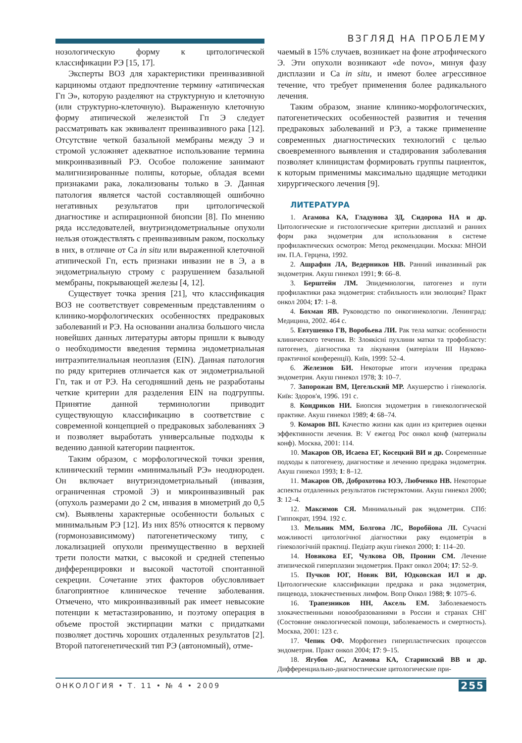ВЗГЛЯД НА ПРОБЛЕМУ
нозологическую форму к цитологической классификации РЭ [15, 17].
Эксперты ВОЗ для характеристики преинвазивной карциномы отдают предпочтение термину «атипическая Гп Э», которую разделяют на структурную и клеточную (или структурно-клеточную). Выраженную клеточную форму атипической железистой Гп Э следует рассматривать как эквивалент преинвазивного рака [12]. Отсутствие четкой базальной мембраны между Э и стромой усложняет адекватное использование термина микроинвазивный РЭ. Особое положение занимают малигнизированные полипы, которые, обладая всеми признаками рака, локализованы только в Э. Данная патология является частой составляющей ошибочно негативных результатов при цитологической диагностике и аспирационной биопсии [8]. По мнению ряда исследователей, внутриэндометриальные опухоли нельзя отождествлять с преинвазивным раком, поскольку в них, в отличие от Са in situ или выраженной клеточной атипической Гп, есть признаки инвазии не в Э, а в эндометриальную строму с разрушением базальной мембраны, покрывающей железы [4, 12].
Существует точка зрения [21], что классификация ВОЗ не соответствует современным представлениям о клинико-морфологических особенностях предраковых заболеваний и РЭ. На основании анализа большого числа новейших данных литературы авторы пришли к выводу о необходимости введения термина эндометриальная интраэпителиальная неоплазия (EIN). Данная патология по ряду критериев отличается как от эндометриальной Гп, так и от РЭ. На сегодняшний день не разработаны четкие критерии для разделения EIN на подгруппы. Принятие данной терминологии приводит существующую классификацию в соответствие с современной концепцией о предраковых заболеваниях Э и позволяет выработать универсальные подходы к ведению данной категории пациенток.
Таким образом, с морфологической точки зрения, клинический термин «минимальный РЭ» неоднороден. Он включает внутриэндометриальный (инвазия, ограниченная стромой Э) и микроинвазивный рак (опухоль размерами до 2 см, инвазия в миометрий до 0,5 см). Выявлены характерные особенности больных с минимальным РЭ [12]. Из них 85% относятся к первому (гормонозависимому) патогенетическому типу, с локализацией опухоли преимущественно в верхней трети полости матки, с высокой и средней степенью дифференцировки и высокой частотой спонтанной секреции. Сочетание этих факторов обусловливает благоприятное клиническое течение заболевания. Отмечено, что микроинвазивный рак имеет невысокие потенции к метастазированию, и поэтому операция в объеме простой экстирпации матки с придатками позволяет достичь хороших отдаленных результатов [2]. Второй патогенетический тип РЭ (автономный), отме-
чаемый в 15% случаев, возникает на фоне атрофического Э. Эти опухоли возникают «de novo», минуя фазу дисплазии и Са in situ, и имеют более агрессивное течение, что требует применения более радикального лечения.
Таким образом, знание клинико-морфологических, патогенетических особенностей развития и течения предраковых заболеваний и РЭ, а также применение современных диагностических технологий с целью своевременного выявления и стадирования заболевания позволяет клиницистам формировать группы пациенток, к которым применимы максимально щадящие методики хирургического лечения [9].
ЛИТЕРАТУРА
1. Агамова КА, Гладунова ЗД, Сидорова НА и др. Цитологические и гистологические критерии дисплазий и ранних форм рака эндометрия для использования в системе профилактических осмотров: Метод рекомендации. Москва: МНОИ им. П.А. Герцена, 1992.
2. Ашрафян ЛА, Ведерников НВ. Ранний инвазивный рак эндометрия. Акуш гинекол 1991; 9: 66–8.
3. Берштейн ЛМ. Эпидемиология, патогенез и пути профилактики рака эндометрия: стабильность или эволюция? Практ онкол 2004; 17: 1–8.
4. Бохман ЯВ. Руководство по онкогинекологии. Ленинград: Медицина, 2002. 464 с.
5. Евтушенко ГВ, Воробьева ЛИ. Рак тела матки: особенности клинического течения. В: Злоякісні пухлини матки та трофобласту: патогенез, діагностика та лікування (матеріали III Науково-практичної конференції). Київ, 1999: 52–4.
6. Железнов БИ. Некоторые итоги изучения предрака эндометрия. Акуш гинекол 1978; 3: 10–7.
7. Запорожан ВМ, Цегельский МР. Акушерство і гінекологія. Київ: Здоров'я, 1996. 191 с.
8. Кондриков НИ. Биопсия эндометрия в гинекологической практике. Акуш гинекол 1989; 4: 68–74.
9. Комаров ВП. Качество жизни как один из критериев оценки эффективности лечения. В: V ежегод Рос онкол конф (материалы конф). Москва, 2001: 114.
10. Макаров ОВ, Исаева ЕГ, Косецкий ВИ и др. Современные подходы к патогенезу, диагностике и лечению предрака эндометрия. Акуш гинекол 1993; 1: 8–12.
11. Макаров ОВ, Доброхотова ЮЭ, Любченко НВ. Некоторые аспекты отдаленных результатов гистерэктомии. Акуш гинекол 2000; 3: 12–4.
12. Максимов СЯ. Минимальный рак эндометрия. СПб: Гиппократ, 1994. 192 с.
13. Мельник ММ, Болгова ЛС, Воробйова ЛІ. Сучасні можливості цитологічної діагностики раку ендометрія в гінекологічній практиці. Педіатр акуш гінекол 2000; 1: 114–20.
14. Новикова ЕГ, Чулкова ОВ, Пронин СМ. Лечение атипической гиперплазии эндометрия. Практ онкол 2004; 17: 52–9.
15. Пучков ЮГ, Новик ВИ, Юдковская ИЛ и др. Цитологические классификации предрака и рака эндометрия, пищевода, злокачественных лимфом. Вопр Онкол 1988; 9: 1075–6.
16. Трапезников НН, Аксель ЕМ. Заболеваемость злокачественными новообразованиями в России и странах СНГ (Состояние онкологической помощи, заболеваемость и смертность). Москва, 2001: 123 с.
17. Чепик ОФ. Морфогенез гиперпластических процессов эндометрия. Практ онкол 2004; 17: 9–15.
18. Ягубов АС, Агамова КА, Старинский ВВ и др. Дифференциально-диагностические цитологические при-
ОНКОЛОГИЯ • Т. 11 • № 4 • 2009 255